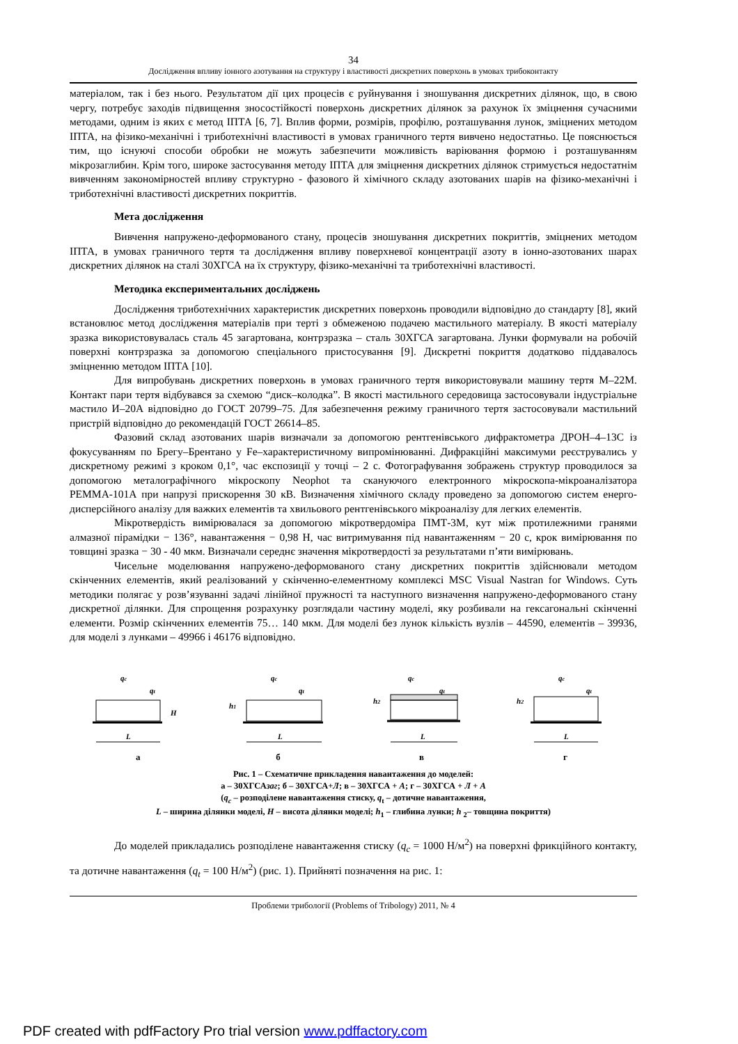34
Дослідження впливу іонного азотування на структуру і властивості дискретних поверхонь в умовах трибоконтакту
матеріалом, так і без нього. Результатом дії цих процесів є руйнування і зношування дискретних ділянок, що, в свою чергу, потребує заходів підвищення зносостійкості поверхонь дискретних ділянок за рахунок їх зміцнення сучасними методами, одним із яких є метод ІПТА [6, 7]. Вплив форми, розмірів, профілю, розташування лунок, зміцнених методом ІПТА, на фізико-механічні і триботехнічні властивості в умовах граничного тертя вивчено недостатньо. Це пояснюється тим, що існуючі способи обробки не можуть забезпечити можливість варіювання формою і розташуванням мікрозаглибин. Крім того, широке застосування методу ІПТА для зміцнення дискретних ділянок стримується недостатнім вивченням закономірностей впливу структурно - фазового й хімічного складу азотованих шарів на фізико-механічні і триботехнічні властивості дискретних покриттів.
Мета дослідження
Вивчення напружено-деформованого стану, процесів зношування дискретних покриттів, зміцнених методом ІПТА, в умовах граничного тертя та дослідження впливу поверхневої концентрації азоту в іонно-азотованих шарах дискретних ділянок на сталі 30ХГСА на їх структуру, фізико-механічні та триботехнічні властивості.
Методика експериментальних досліджень
Дослідження триботехнічних характеристик дискретних поверхонь проводили відповідно до стандарту [8], який встановлює метод дослідження матеріалів при терті з обмеженою подачею мастильного матеріалу. В якості матеріалу зразка використовувалась сталь 45 загартована, контрзразка – сталь 30ХГСА загартована. Лунки формували на робочій поверхні контрзразка за допомогою спеціального пристосування [9]. Дискретні покриття додатково піддавалось зміцненню методом ІПТА [10].
Для випробувань дискретних поверхонь в умовах граничного тертя використовували машину тертя М–22М. Контакт пари тертя відбувався за схемою “диск–колодка”. В якості мастильного середовища застосовували індустріальне мастило И–20А відповідно до ГОСТ 20799–75. Для забезпечення режиму граничного тертя застосовували мастильний пристрій відповідно до рекомендацій ГОСТ 26614–85.
Фазовий склад азотованих шарів визначали за допомогою рентгенівського дифрактометра ДРОН–4–13С із фокусуванням по Брегу–Брентано у Fe–характеристичному випромінюванні. Дифракційні максимуми реєструвались у дискретному режимі з кроком 0,1°, час експозиції у точці – 2 с. Фотографування зображень структур проводилося за допомогою металографічного мікроскопу Neophot та скануючого електронного мікроскопа-мікроаналізатора РЕММА-101А при напрузі прискорення 30 кВ. Визначення хімічного складу проведено за допомогою систем енерго-дисперсійного аналізу для важких елементів та хвильового рентгенівського мікроаналізу для легких елементів.
Мікротвердість вимірювалася за допомогою мікротвердоміра ПМТ-3М, кут між протилежними гранями алмазної пірамідки − 136°, навантаження − 0,98 Н, час витримування під навантаженням − 20 с, крок вимірювання по товщині зразка − 30 - 40 мкм. Визначали середнє значення мікротвердості за результатами п’яти вимірювань.
Чисельне моделювання напружено-деформованого стану дискретних покриттів здійснювали методом скінченних елементів, який реалізований у скінченно-елементному комплексі MSC Visual Nastran for Windows. Суть методики полягає у розв’язуванні задачі лінійної пружності та наступного визначення напружено-деформованого стану дискретної ділянки. Для спрощення розрахунку розглядали частину моделі, яку розбивали на гексагональні скінченні елементи. Розмір скінченних елементів 75… 140 мкм. Для моделі без лунок кількість вузлів – 44590, елементів – 39936, для моделі з лунками – 49966 і 46176 відповідно.
qc
qt
H
L
а
qc
qt
h1
L
б
qc
qt
h2
L
в
qc
qt
h2
L
г
Рис. 1 – Схематичне прикладення навантаження до моделей:
а – 30ХГСАзаг; б – 30ХГСА+Л; в – 30ХГСА + А; г – 30ХГСА + Л + А
(q<sub>c</sub> – розподілене навантаження стиску, q<sub>t</sub> – дотичне навантаження,
L – ширина ділянки моделі, H – висота ділянки моделі; h<sub>1</sub> – глибина лунки; h <sub>2</sub>– товщина покриття)
До моделей прикладались розподілене навантаження стиску (q<sub>c</sub> = 1000 Н/м<sup>2</sup>) на поверхні фрикційного контакту, та дотичне навантаження (q<sub>t</sub> = 100 Н/м<sup>2</sup>) (рис. 1). Прийняті позначення на рис. 1:
Проблеми трибології (Problems of Tribology) 2011, № 4
PDF created with pdfFactory Pro trial version www.pdffactory.com